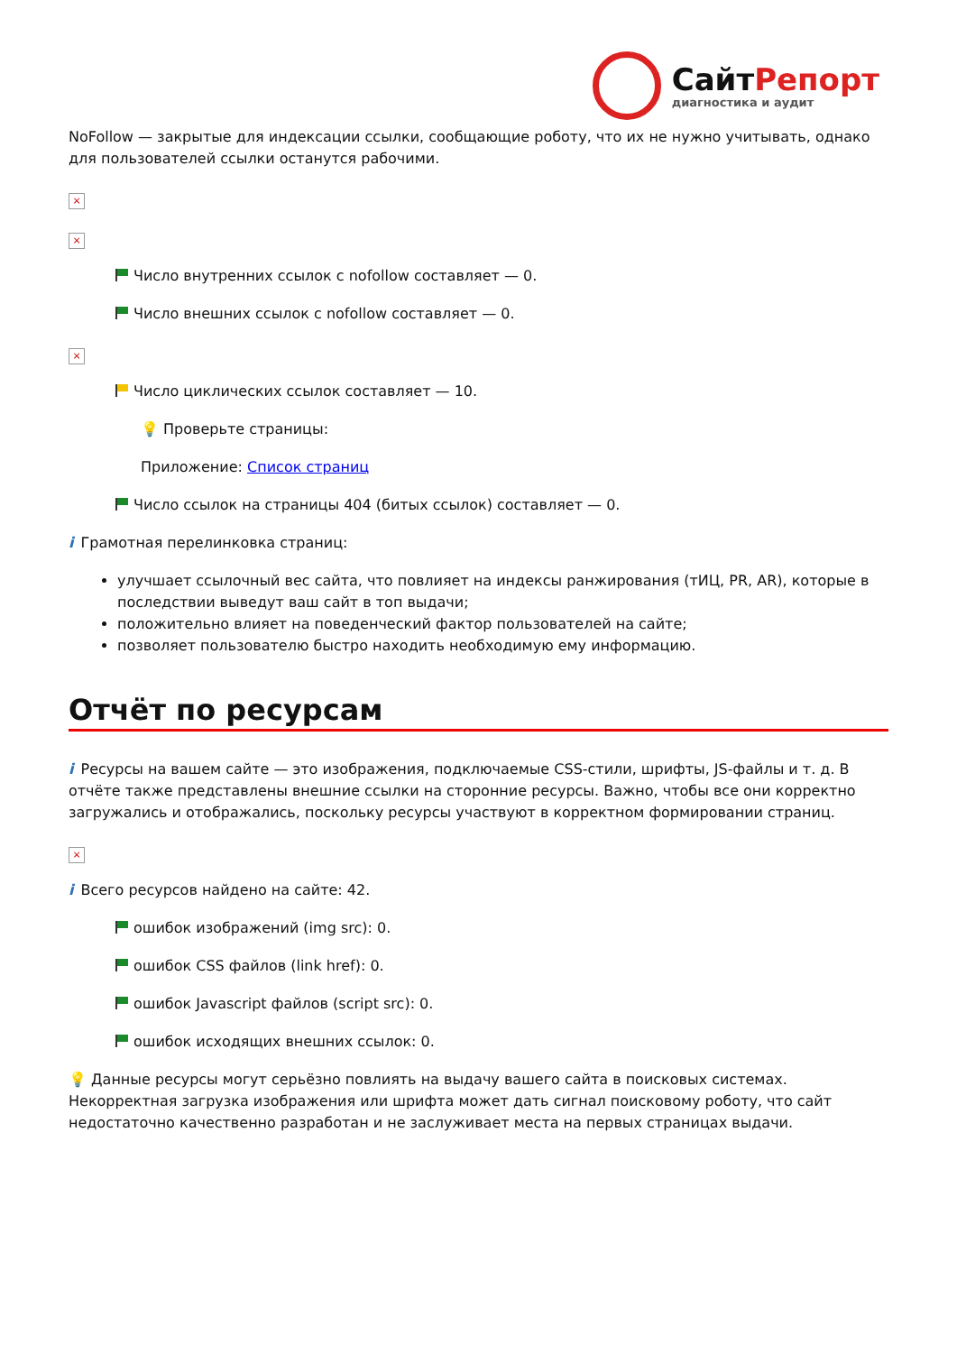СайтРепорт
диагностика и аудит
NoFollow — закрытые для индексации ссылки, сообщающие роботу, что их не нужно учитывать, однако для пользователей ссылки останутся рабочими.
×
×
Число внутренних ссылок с nofollow составляет — 0.
Число внешних ссылок с nofollow составляет — 0.
×
Число циклических ссылок составляет — 10.
💡 Проверьте страницы:
Приложение: Список страниц
Число ссылок на страницы 404 (битых ссылок) составляет — 0.
i Грамотная перелинковка страниц:
улучшает ссылочный вес сайта, что повлияет на индексы ранжирования (тИЦ, PR, AR), которые в последствии выведут ваш сайт в топ выдачи;
положительно влияет на поведенческий фактор пользователей на сайте;
позволяет пользователю быстро находить необходимую ему информацию.
Отчёт по ресурсам
i Ресурсы на вашем сайте — это изображения, подключаемые CSS-стили, шрифты, JS-файлы и т. д. В отчёте также представлены внешние ссылки на сторонние ресурсы. Важно, чтобы все они корректно загружались и отображались, поскольку ресурсы участвуют в корректном формировании страниц.
×
i Всего ресурсов найдено на сайте: 42.
ошибок изображений (img src): 0.
ошибок CSS файлов (link href): 0.
ошибок Javascript файлов (script src): 0.
ошибок исходящих внешних ссылок: 0.
💡 Данные ресурсы могут серьёзно повлиять на выдачу вашего сайта в поисковых системах. Некорректная загрузка изображения или шрифта может дать сигнал поисковому роботу, что сайт недостаточно качественно разработан и не заслуживает места на первых страницах выдачи.